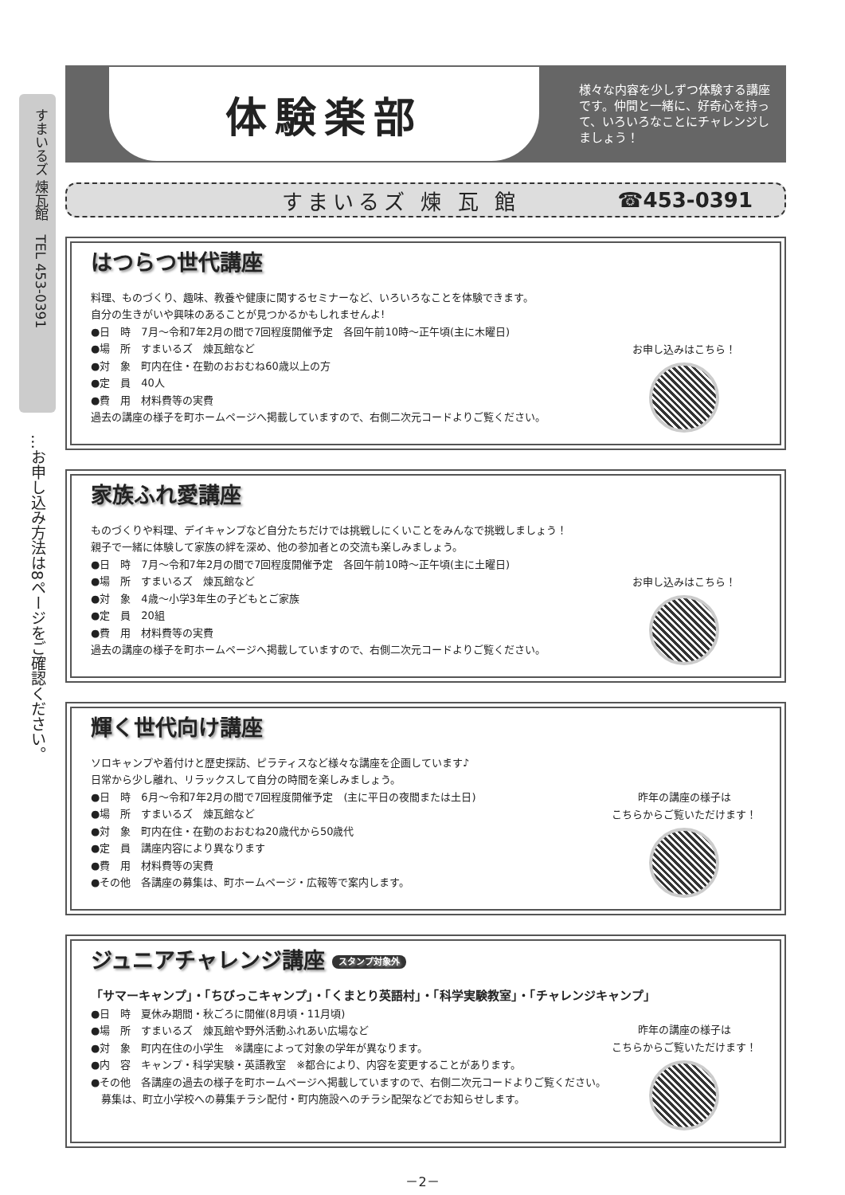すまいるズ 煉瓦館　TEL 453-0391
…お申し込み方法は8ページをご確認ください。
体験楽部
様々な内容を少しずつ体験する講座です。仲間と一緒に、好奇心を持って、いろいろなことにチャレンジしましょう！
すまいるズ 煉 瓦 館 ☎453-0391
はつらつ世代講座
料理、ものづくり、趣味、教養や健康に関するセミナーなど、いろいろなことを体験できます。
自分の生きがいや興味のあることが見つかるかもしれませんよ!
●日　時　7月～令和7年2月の間で7回程度開催予定　各回午前10時～正午頃(主に木曜日)
●場　所　すまいるズ　煉瓦館など
●対　象　町内在住・在勤のおおむね60歳以上の方
●定　員　40人
●費　用　材料費等の実費
過去の講座の様子を町ホームページへ掲載していますので、右側二次元コードよりご覧ください。
お申し込みはこちら！
家族ふれ愛講座
ものづくりや料理、デイキャンプなど自分たちだけでは挑戦しにくいことをみんなで挑戦しましょう！
親子で一緒に体験して家族の絆を深め、他の参加者との交流も楽しみましょう。
●日　時　7月～令和7年2月の間で7回程度開催予定　各回午前10時～正午頃(主に土曜日)
●場　所　すまいるズ　煉瓦館など
●対　象　4歳～小学3年生の子どもとご家族
●定　員　20組
●費　用　材料費等の実費
過去の講座の様子を町ホームページへ掲載していますので、右側二次元コードよりご覧ください。
お申し込みはこちら！
輝く世代向け講座
ソロキャンプや着付けと歴史探訪、ピラティスなど様々な講座を企画しています♪
日常から少し離れ、リラックスして自分の時間を楽しみましょう。
●日　時　6月～令和7年2月の間で7回程度開催予定　(主に平日の夜間または土日)
●場　所　すまいるズ　煉瓦館など
●対　象　町内在住・在勤のおおむね20歳代から50歳代
●定　員　講座内容により異なります
●費　用　材料費等の実費
●その他　各講座の募集は、町ホームページ・広報等で案内します。
昨年の講座の様子は
こちらからご覧いただけます！
ジュニアチャレンジ講座 スタンプ対象外
「サマーキャンプ」・「ちびっこキャンプ」・「くまとり英語村」・「科学実験教室」・「チャレンジキャンプ」
●日　時　夏休み期間・秋ごろに開催(8月頃・11月頃)
●場　所　すまいるズ　煉瓦館や野外活動ふれあい広場など
●対　象　町内在住の小学生　※講座によって対象の学年が異なります。
●内　容　キャンプ・科学実験・英語教室　※都合により、内容を変更することがあります。
●その他　各講座の過去の様子を町ホームページへ掲載していますので、右側二次元コードよりご覧ください。
　募集は、町立小学校への募集チラシ配付・町内施設へのチラシ配架などでお知らせします。
昨年の講座の様子は
こちらからご覧いただけます！
－2－